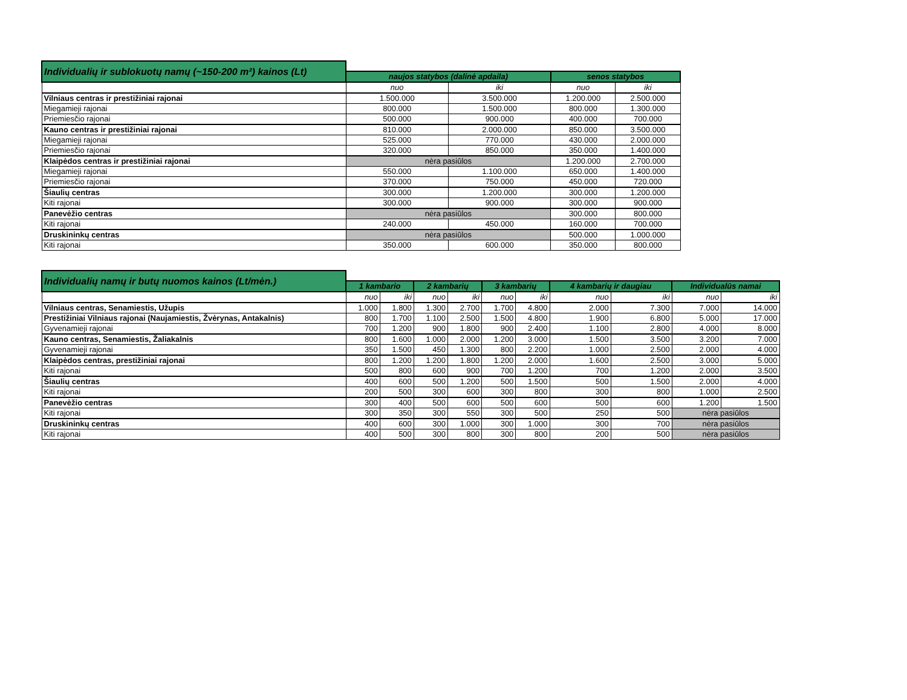| Individualių ir sublokuotų namų (~150-200 m²) kainos (Lt) | | | | |
| | naujos statybos (dalinė apdaila) | | senos statybos | |
| | nuo | iki | nuo | iki |
| Vilniaus centras ir prestižiniai rajonai | 1.500.000 | 3.500.000 | 1.200.000 | 2.500.000 |
| Miegamieji rajonai | 800.000 | 1.500.000 | 800.000 | 1.300.000 |
| Priemiesčio rajonai | 500.000 | 900.000 | 400.000 | 700.000 |
| Kauno centras ir prestižiniai rajonai | 810.000 | 2.000.000 | 850.000 | 3.500.000 |
| Miegamieji rajonai | 525.000 | 770.000 | 430.000 | 2.000.000 |
| Priemiesčio rajonai | 320.000 | 850.000 | 350.000 | 1.400.000 |
| Klaipėdos centras ir prestižiniai rajonai | nėra pasiūlos | | 1.200.000 | 2.700.000 |
| Miegamieji rajonai | 550.000 | 1.100.000 | 650.000 | 1.400.000 |
| Priemiesčio rajonai | 370.000 | 750.000 | 450.000 | 720.000 |
| Šiaulių centras | 300.000 | 1.200.000 | 300.000 | 1.200.000 |
| Kiti rajonai | 300.000 | 900.000 | 300.000 | 900.000 |
| Panevėžio centras | nėra pasiūlos | | 300.000 | 800.000 |
| Kiti rajonai | 240.000 | 450.000 | 160.000 | 700.000 |
| Druskininkų centras | nėra pasiūlos | | 500.000 | 1.000.000 |
| Kiti rajonai | 350.000 | 600.000 | 350.000 | 800.000 |
| Individualių namų ir butų nuomos kainos (Lt/mėn.) | | | | | | | | | | |
| | 1 kambario | | 2 kambarių | | 3 kambarių | | 4 kambarių ir daugiau | | Individualūs namai | |
| | nuo | iki | nuo | iki | nuo | iki | nuo | iki | nuo | iki |
| Vilniaus centras, Senamiestis, Užupis | 1.000 | 1.800 | 1.300 | 2.700 | 1.700 | 4.800 | 2.000 | 7.300 | 7.000 | 14.000 |
| Prestižiniai Vilniaus rajonai (Naujamiestis, Žvėrynas, Antakalnis) | 800 | 1.700 | 1.100 | 2.500 | 1.500 | 4.800 | 1.900 | 6.800 | 5.000 | 17.000 |
| Gyvenamieji rajonai | 700 | 1.200 | 900 | 1.800 | 900 | 2.400 | 1.100 | 2.800 | 4.000 | 8.000 |
| Kauno centras, Senamiestis, Žaliakalnis | 800 | 1.600 | 1.000 | 2.000 | 1.200 | 3.000 | 1.500 | 3.500 | 3.200 | 7.000 |
| Gyvenamieji rajonai | 350 | 1.500 | 450 | 1.300 | 800 | 2.200 | 1.000 | 2.500 | 2.000 | 4.000 |
| Klaipėdos centras, prestižiniai rajonai | 800 | 1.200 | 1.200 | 1.800 | 1.200 | 2.000 | 1.600 | 2.500 | 3.000 | 5.000 |
| Kiti rajonai | 500 | 800 | 600 | 900 | 700 | 1.200 | 700 | 1.200 | 2.000 | 3.500 |
| Šiaulių centras | 400 | 600 | 500 | 1.200 | 500 | 1.500 | 500 | 1.500 | 2.000 | 4.000 |
| Kiti rajonai | 200 | 500 | 300 | 600 | 300 | 800 | 300 | 800 | 1.000 | 2.500 |
| Panevėžio centras | 300 | 400 | 500 | 600 | 500 | 600 | 500 | 600 | 1.200 | 1.500 |
| Kiti rajonai | 300 | 350 | 300 | 550 | 300 | 500 | 250 | 500 | nėra pasiūlos | |
| Druskininkų centras | 400 | 600 | 300 | 1.000 | 300 | 1.000 | 300 | 700 | nėra pasiūlos | |
| Kiti rajonai | 400 | 500 | 300 | 800 | 300 | 800 | 200 | 500 | nėra pasiūlos | |